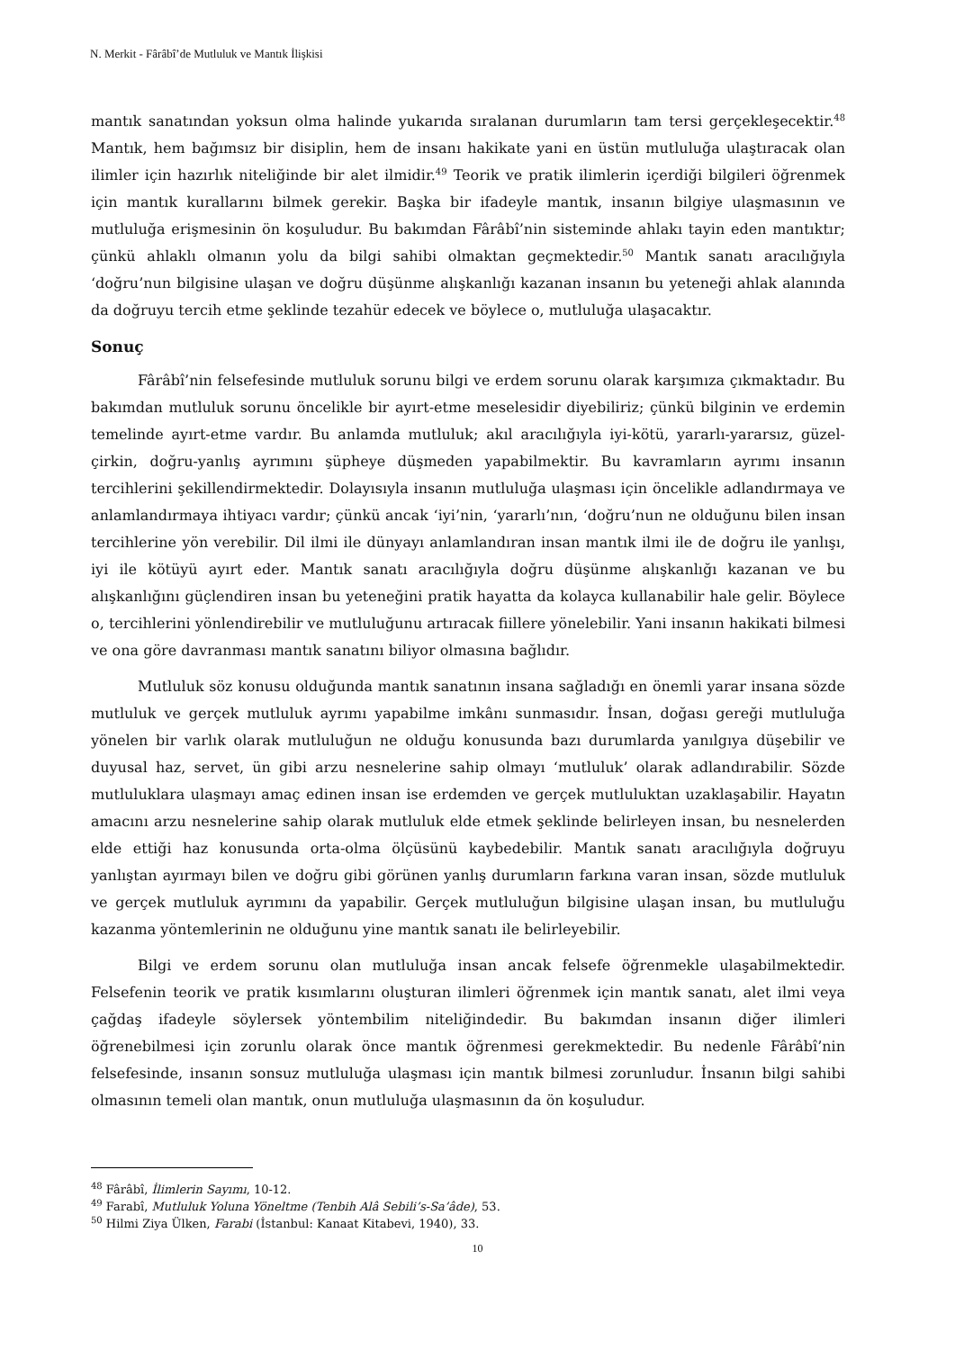N. Merkit - Fârâbî’de Mutluluk ve Mantık İlişkisi
mantık sanatından yoksun olma halinde yukarıda sıralanan durumların tam tersi gerçekleşecektir.<sup>48</sup> Mantık, hem bağımsız bir disiplin, hem de insanı hakikate yani en üstün mutluluğa ulaştıracak olan ilimler için hazırlık niteliğinde bir alet ilmidir.<sup>49</sup> Teorik ve pratik ilimlerin içerdiği bilgileri öğrenmek için mantık kurallarını bilmek gerekir. Başka bir ifadeyle mantık, insanın bilgiye ulaşmasının ve mutluluğa erişmesinin ön koşuludur. Bu bakımdan Fârâbî’nin sisteminde ahlakı tayin eden mantıktır; çünkü ahlaklı olmanın yolu da bilgi sahibi olmaktan geçmektedir.<sup>50</sup> Mantık sanatı aracılığıyla ‘doğru’nun bilgisine ulaşan ve doğru düşünme alışkanlığı kazanan insanın bu yeteneği ahlak alanında da doğruyu tercih etme şeklinde tezahür edecek ve böylece o, mutluluğa ulaşacaktır.
Sonuç
Fârâbî’nin felsefesinde mutluluk sorunu bilgi ve erdem sorunu olarak karşımıza çıkmaktadır. Bu bakımdan mutluluk sorunu öncelikle bir ayırt-etme meselesidir diyebiliriz; çünkü bilginin ve erdemin temelinde ayırt-etme vardır. Bu anlamda mutluluk; akıl aracılığıyla iyi-kötü, yararlı-yararsız, güzel-çirkin, doğru-yanlış ayrımını şüpheye düşmeden yapabilmektir. Bu kavramların ayrımı insanın tercihlerini şekillendirmektedir. Dolayısıyla insanın mutluluğa ulaşması için öncelikle adlandırmaya ve anlamlandırmaya ihtiyacı vardır; çünkü ancak ‘iyi’nin, ‘yararlı’nın, ‘doğru’nun ne olduğunu bilen insan tercihlerine yön verebilir. Dil ilmi ile dünyayı anlamlandıran insan mantık ilmi ile de doğru ile yanlışı, iyi ile kötüyü ayırt eder. Mantık sanatı aracılığıyla doğru düşünme alışkanlığı kazanan ve bu alışkanlığını güçlendiren insan bu yeteneğini pratik hayatta da kolayca kullanabilir hale gelir. Böylece o, tercihlerini yönlendirebilir ve mutluluğunu artıracak fiillere yönelebilir. Yani insanın hakikati bilmesi ve ona göre davranması mantık sanatını biliyor olmasına bağlıdır.
Mutluluk söz konusu olduğunda mantık sanatının insana sağladığı en önemli yarar insana sözde mutluluk ve gerçek mutluluk ayrımı yapabilme imkânı sunmasıdır. İnsan, doğası gereği mutluluğa yönelen bir varlık olarak mutluluğun ne olduğu konusunda bazı durumlarda yanılgıya düşebilir ve duyusal haz, servet, ün gibi arzu nesnelerine sahip olmayı ‘mutluluk’ olarak adlandırabilir. Sözde mutluluklara ulaşmayı amaç edinen insan ise erdemden ve gerçek mutluluktan uzaklaşabilir. Hayatın amacını arzu nesnelerine sahip olarak mutluluk elde etmek şeklinde belirleyen insan, bu nesnelerden elde ettiği haz konusunda orta-olma ölçüsünü kaybedebilir. Mantık sanatı aracılığıyla doğruyu yanlıştan ayırmayı bilen ve doğru gibi görünen yanlış durumların farkına varan insan, sözde mutluluk ve gerçek mutluluk ayrımını da yapabilir. Gerçek mutluluğun bilgisine ulaşan insan, bu mutluluğu kazanma yöntemlerinin ne olduğunu yine mantık sanatı ile belirleyebilir.
Bilgi ve erdem sorunu olan mutluluğa insan ancak felsefe öğrenmekle ulaşabilmektedir. Felsefenin teorik ve pratik kısımlarını oluşturan ilimleri öğrenmek için mantık sanatı, alet ilmi veya çağdaş ifadeyle söylersek yöntembilim niteliğindedir. Bu bakımdan insanın diğer ilimleri öğrenebilmesi için zorunlu olarak önce mantık öğrenmesi gerekmektedir. Bu nedenle Fârâbî’nin felsefesinde, insanın sonsuz mutluluğa ulaşması için mantık bilmesi zorunludur. İnsanın bilgi sahibi olmasının temeli olan mantık, onun mutluluğa ulaşmasının da ön koşuludur.
<sup>48</sup> Fârâbî, İlimlerin Sayımı, 10-12.
<sup>49</sup> Farabî, Mutluluk Yoluna Yöneltme (Tenbih Alâ Sebili’s-Sa’âde), 53.
<sup>50</sup> Hilmi Ziya Ülken, Farabi (İstanbul: Kanaat Kitabevi, 1940), 33.
10